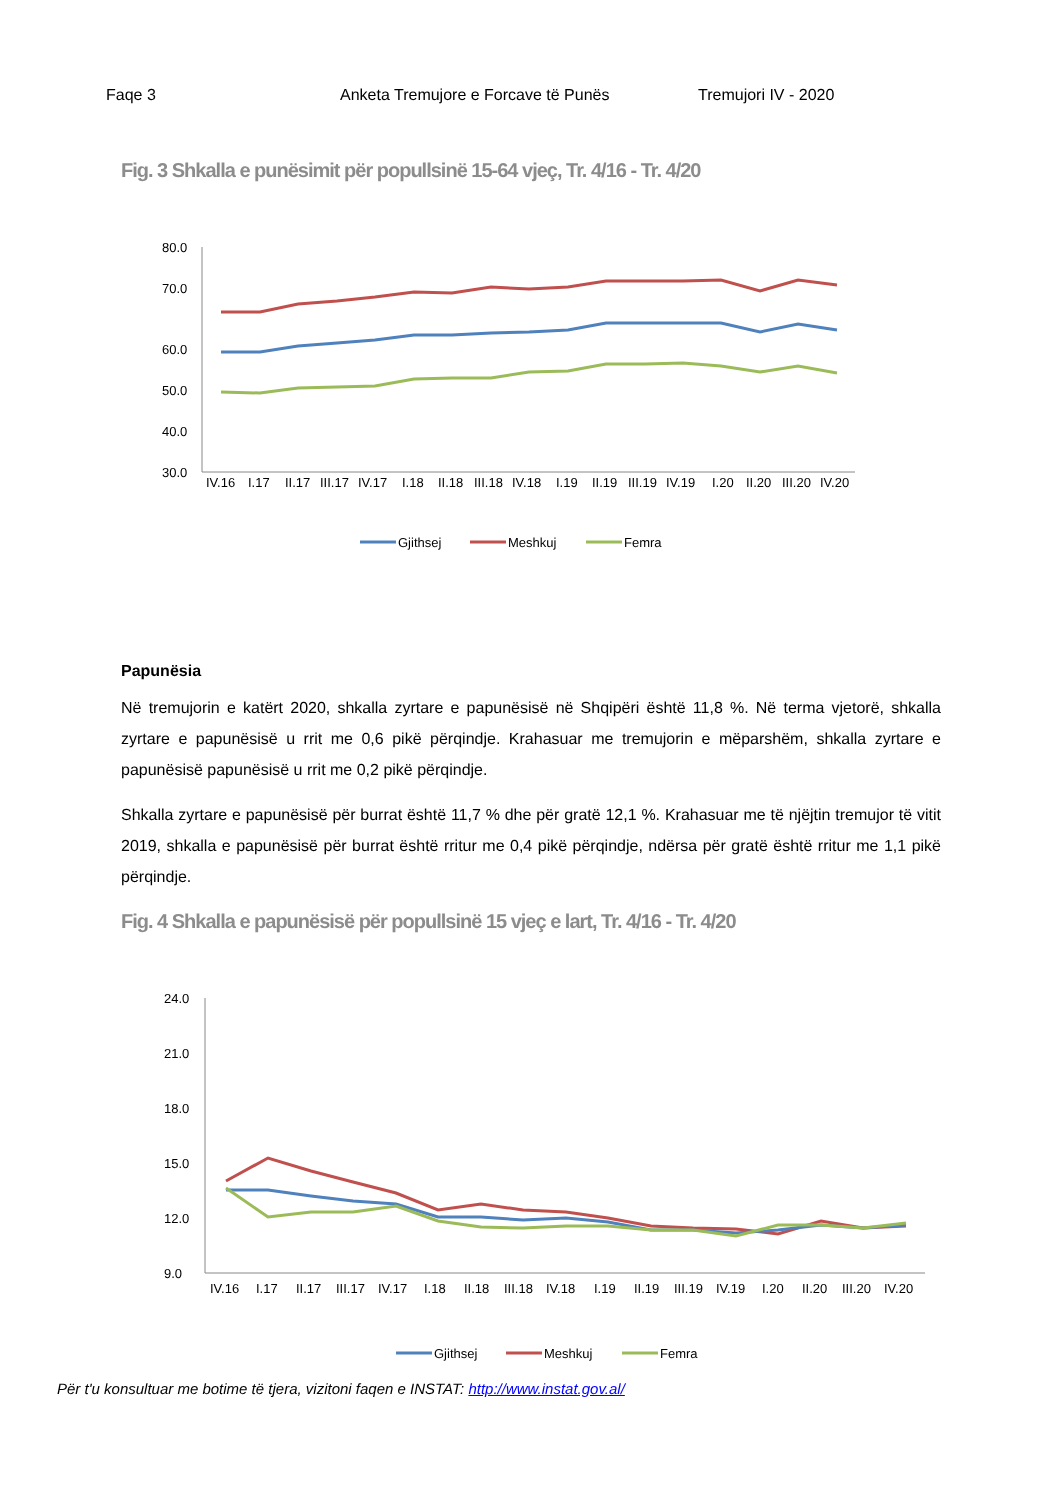Faqe 3 Anketa Tremujore e Forcave të Punës Tremujori IV - 2020
Fig. 3 Shkalla e punësimit për popullsinë 15-64 vjeç, Tr. 4/16 - Tr. 4/20
80.0
70.0
60.0
50.0
40.0
30.0
IV.16
I.17
II.17
III.17
IV.17
I.18
II.18
III.18
IV.18
I.19
II.19
III.19
IV.19
I.20
II.20
III.20
IV.20
Gjithsej
Meshkuj
Femra
Papunësia
Në tremujorin e katërt 2020, shkalla zyrtare e papunësisë në Shqipëri është 11,8 %. Në terma vjetorë, shkalla zyrtare e papunësisë u rrit me 0,6 pikë përqindje. Krahasuar me tremujorin e mëparshëm, shkalla zyrtare e papunësisë papunësisë u rrit me 0,2 pikë përqindje.
Shkalla zyrtare e papunësisë për burrat është 11,7 % dhe për gratë 12,1 %. Krahasuar me të njëjtin tremujor të vitit 2019, shkalla e papunësisë për burrat është rritur me 0,4 pikë përqindje, ndërsa për gratë është rritur me 1,1 pikë përqindje.
Fig. 4 Shkalla e papunësisë për popullsinë 15 vjeç e lart, Tr. 4/16 - Tr. 4/20
24.0
21.0
18.0
15.0
12.0
9.0
IV.16
I.17
II.17
III.17
IV.17
I.18
II.18
III.18
IV.18
I.19
II.19
III.19
IV.19
I.20
II.20
III.20
IV.20
Gjithsej
Meshkuj
Femra
Për t'u konsultuar me botime të tjera, vizitoni faqen e INSTAT: http://www.instat.gov.al/